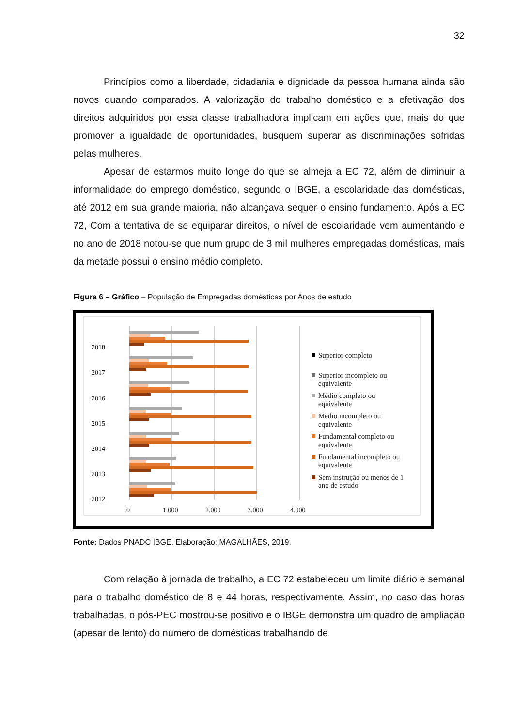32
Princípios como a liberdade, cidadania e dignidade da pessoa humana ainda são novos quando comparados. A valorização do trabalho doméstico e a efetivação dos direitos adquiridos por essa classe trabalhadora implicam em ações que, mais do que promover a igualdade de oportunidades, busquem superar as discriminações sofridas pelas mulheres.
Apesar de estarmos muito longe do que se almeja a EC 72, além de diminuir a informalidade do emprego doméstico, segundo o IBGE, a escolaridade das domésticas, até 2012 em sua grande maioria, não alcançava sequer o ensino fundamento. Após a EC 72, Com a tentativa de se equiparar direitos, o nível de escolaridade vem aumentando e no ano de 2018 notou-se que num grupo de 3 mil mulheres empregadas domésticas, mais da metade possui o ensino médio completo.
Figura 6 – Gráfico – População de Empregadas domésticas por Anos de estudo
2018
2017
2016
2015
2014
2013
2012
0
1.000
2.000
3.000
4.000
Superior completo
Superior incompleto ou
equivalente
Médio completo ou
equivalente
Médio incompleto ou
equivalente
Fundamental completo ou
equivalente
Fundamental incompleto ou
equivalente
Sem instrução ou menos de 1
ano de estudo
Fonte: Dados PNADC IBGE. Elaboração: MAGALHÃES, 2019.
Com relação à jornada de trabalho, a EC 72 estabeleceu um limite diário e semanal para o trabalho doméstico de 8 e 44 horas, respectivamente. Assim, no caso das horas trabalhadas, o pós-PEC mostrou-se positivo e o IBGE demonstra um quadro de ampliação (apesar de lento) do número de domésticas trabalhando de